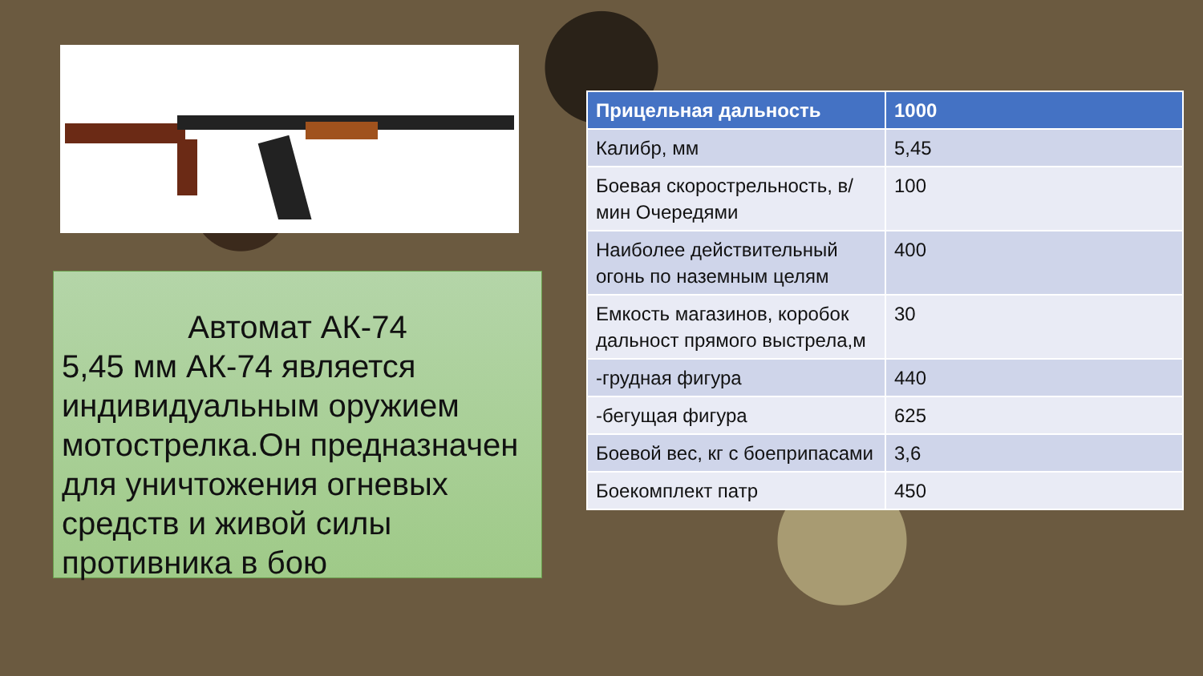Автомат АК-74
5,45 мм АК-74 является индивидуальным оружием мотострелка.Он предназначен для уничтожения огневых средств и живой силы противника в бою
| Прицельная дальность | 1000 |
| --- | --- |
| Калибр, мм | 5,45 |
| Боевая скорострельность, в/мин Очередями | 100 |
| Наиболее действительный огонь по наземным целям | 400 |
| Емкость магазинов, коробок дальност прямого выстрела,м | 30 |
| -грудная фигура | 440 |
| -бегущая фигура | 625 |
| Боевой вес, кг с боеприпасами | 3,6 |
| Боекомплект патр | 450 |